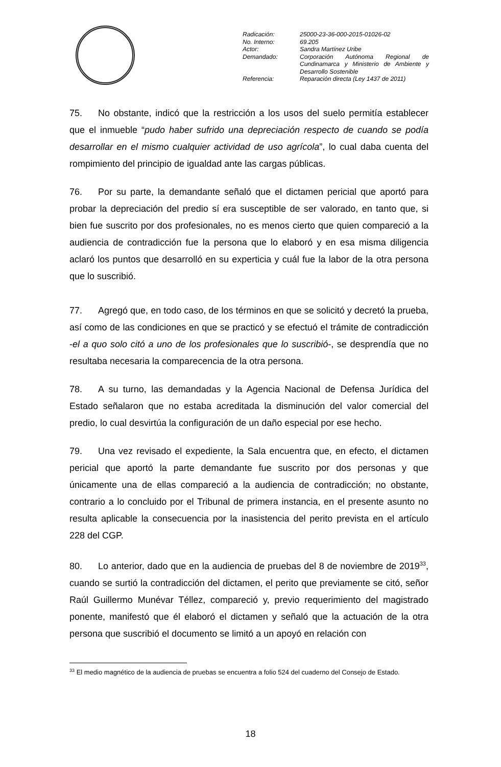| Radicación: | 25000-23-36-000-2015-01026-02 |
| No. Interno: | 69.205 |
| Actor: | Sandra Martínez Uribe |
| Demandado: | Corporación Autónoma Regional de Cundinamarca y Ministerio de Ambiente y Desarrollo Sostenible |
| Referencia: | Reparación directa (Ley 1437 de 2011) |
75. No obstante, indicó que la restricción a los usos del suelo permitía establecer que el inmueble “pudo haber sufrido una depreciación respecto de cuando se podía desarrollar en el mismo cualquier actividad de uso agrícola”, lo cual daba cuenta del rompimiento del principio de igualdad ante las cargas públicas.
76. Por su parte, la demandante señaló que el dictamen pericial que aportó para probar la depreciación del predio sí era susceptible de ser valorado, en tanto que, si bien fue suscrito por dos profesionales, no es menos cierto que quien compareció a la audiencia de contradicción fue la persona que lo elaboró y en esa misma diligencia aclaró los puntos que desarrolló en su experticia y cuál fue la labor de la otra persona que lo suscribió.
77. Agregó que, en todo caso, de los términos en que se solicitó y decretó la prueba, así como de las condiciones en que se practicó y se efectuó el trámite de contradicción -el a quo solo citó a uno de los profesionales que lo suscribió-, se desprendía que no resultaba necesaria la comparecencia de la otra persona.
78. A su turno, las demandadas y la Agencia Nacional de Defensa Jurídica del Estado señalaron que no estaba acreditada la disminución del valor comercial del predio, lo cual desvirtúa la configuración de un daño especial por ese hecho.
79. Una vez revisado el expediente, la Sala encuentra que, en efecto, el dictamen pericial que aportó la parte demandante fue suscrito por dos personas y que únicamente una de ellas compareció a la audiencia de contradicción; no obstante, contrario a lo concluido por el Tribunal de primera instancia, en el presente asunto no resulta aplicable la consecuencia por la inasistencia del perito prevista en el artículo 228 del CGP.
80. Lo anterior, dado que en la audiencia de pruebas del 8 de noviembre de 2019<sup>33</sup>, cuando se surtió la contradicción del dictamen, el perito que previamente se citó, señor Raúl Guillermo Munévar Téllez, compareció y, previo requerimiento del magistrado ponente, manifestó que él elaboró el dictamen y señaló que la actuación de la otra persona que suscribió el documento se limitó a un apoyó en relación con
<sup>33</sup> El medio magnético de la audiencia de pruebas se encuentra a folio 524 del cuaderno del Consejo de Estado.
18